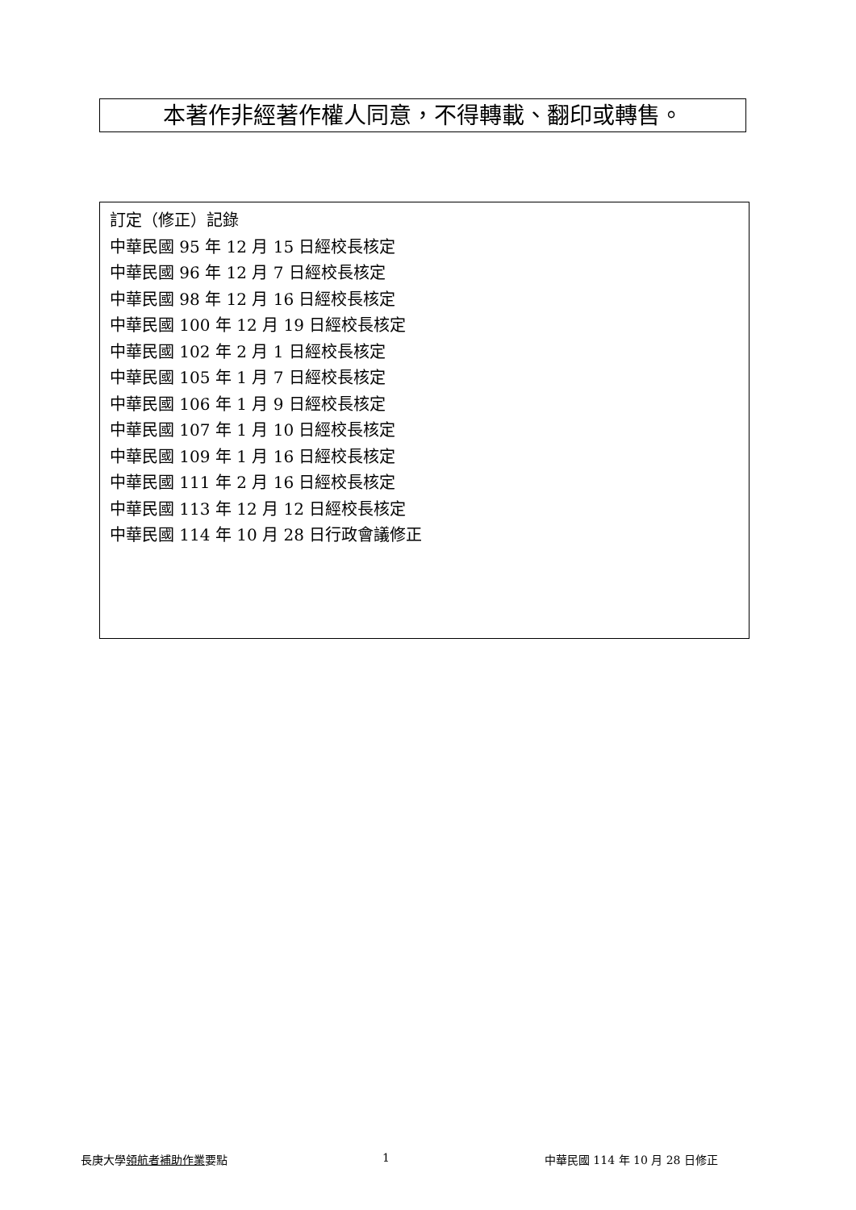本著作非經著作權人同意，不得轉載、翻印或轉售。
訂定（修正）記錄
中華民國 95 年 12 月 15 日經校長核定
中華民國 96 年 12 月 7 日經校長核定
中華民國 98 年 12 月 16 日經校長核定
中華民國 100 年 12 月 19 日經校長核定
中華民國 102 年 2 月 1 日經校長核定
中華民國 105 年 1 月 7 日經校長核定
中華民國 106 年 1 月 9 日經校長核定
中華民國 107 年 1 月 10 日經校長核定
中華民國 109 年 1 月 16 日經校長核定
中華民國 111 年 2 月 16 日經校長核定
中華民國 113 年 12 月 12 日經校長核定
中華民國 114 年 10 月 28 日行政會議修正
長庚大學領航者補助作業要點 1 中華民國 114 年 10 月 28 日修正